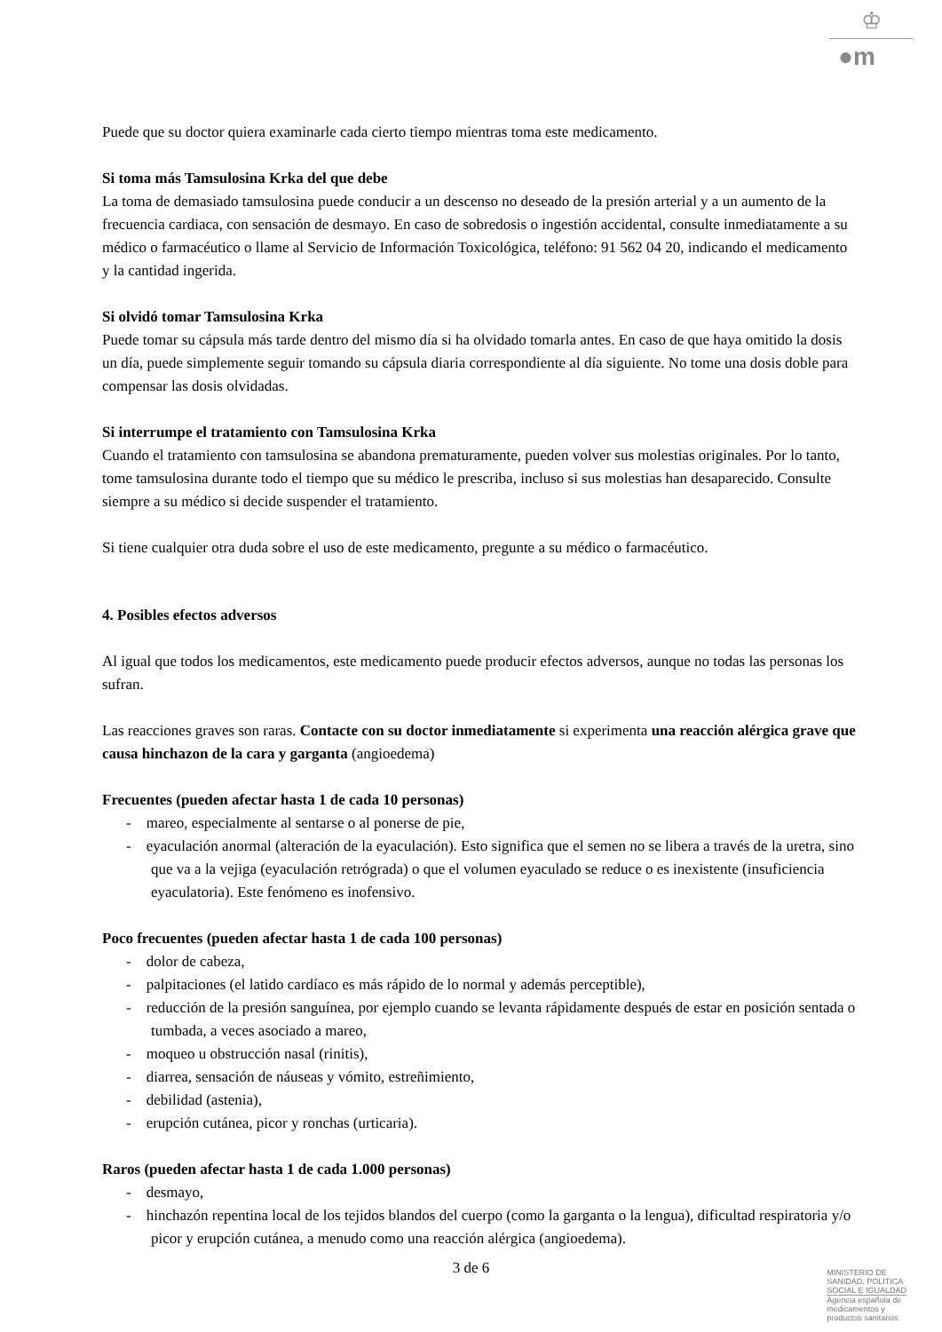♔
●m
Puede que su doctor quiera examinarle cada cierto tiempo mientras toma este medicamento.
Si toma más Tamsulosina Krka del que debe
La toma de demasiado tamsulosina puede conducir a un descenso no deseado de la presión arterial y a un aumento de la frecuencia cardiaca, con sensación de desmayo. En caso de sobredosis o ingestión accidental, consulte inmediatamente a su médico o farmacéutico o llame al Servicio de Información Toxicológica, teléfono: 91 562 04 20, indicando el medicamento y la cantidad ingerida.
Si olvidó tomar Tamsulosina Krka
Puede tomar su cápsula más tarde dentro del mismo día si ha olvidado tomarla antes. En caso de que haya omitido la dosis un día, puede simplemente seguir tomando su cápsula diaria correspondiente al día siguiente. No tome una dosis doble para compensar las dosis olvidadas.
Si interrumpe el tratamiento con Tamsulosina Krka
Cuando el tratamiento con tamsulosina se abandona prematuramente, pueden volver sus molestias originales. Por lo tanto, tome tamsulosina durante todo el tiempo que su médico le prescriba, incluso si sus molestias han desaparecido. Consulte siempre a su médico si decide suspender el tratamiento.
Si tiene cualquier otra duda sobre el uso de este medicamento, pregunte a su médico o farmacéutico.
4. Posibles efectos adversos
Al igual que todos los medicamentos, este medicamento puede producir efectos adversos, aunque no todas las personas los sufran.
Las reacciones graves son raras. Contacte con su doctor inmediatamente si experimenta una reacción alérgica grave que causa hinchazon de la cara y garganta (angioedema)
Frecuentes (pueden afectar hasta 1 de cada 10 personas)
- mareo, especialmente al sentarse o al ponerse de pie,
- eyaculación anormal (alteración de la eyaculación). Esto significa que el semen no se libera a través de la uretra, sino que va a la vejiga (eyaculación retrógrada) o que el volumen eyaculado se reduce o es inexistente (insuficiencia eyaculatoria). Este fenómeno es inofensivo.
Poco frecuentes (pueden afectar hasta 1 de cada 100 personas)
- dolor de cabeza,
- palpitaciones (el latido cardíaco es más rápido de lo normal y además perceptible),
- reducción de la presión sanguínea, por ejemplo cuando se levanta rápidamente después de estar en posición sentada o tumbada, a veces asociado a mareo,
- moqueo u obstrucción nasal (rinitis),
- diarrea, sensación de náuseas y vómito, estreñimiento,
- debilidad (astenia),
- erupción cutánea, picor y ronchas (urticaria).
Raros (pueden afectar hasta 1 de cada 1.000 personas)
- desmayo,
- hinchazón repentina local de los tejidos blandos del cuerpo (como la garganta o la lengua), dificultad respiratoria y/o picor y erupción cutánea, a menudo como una reacción alérgica (angioedema).
3 de 6
MINISTERIO DE
SANIDAD, POLITICA
SOCIAL E IGUALDAD
Agencia española de
medicamentos y
productos sanitarios